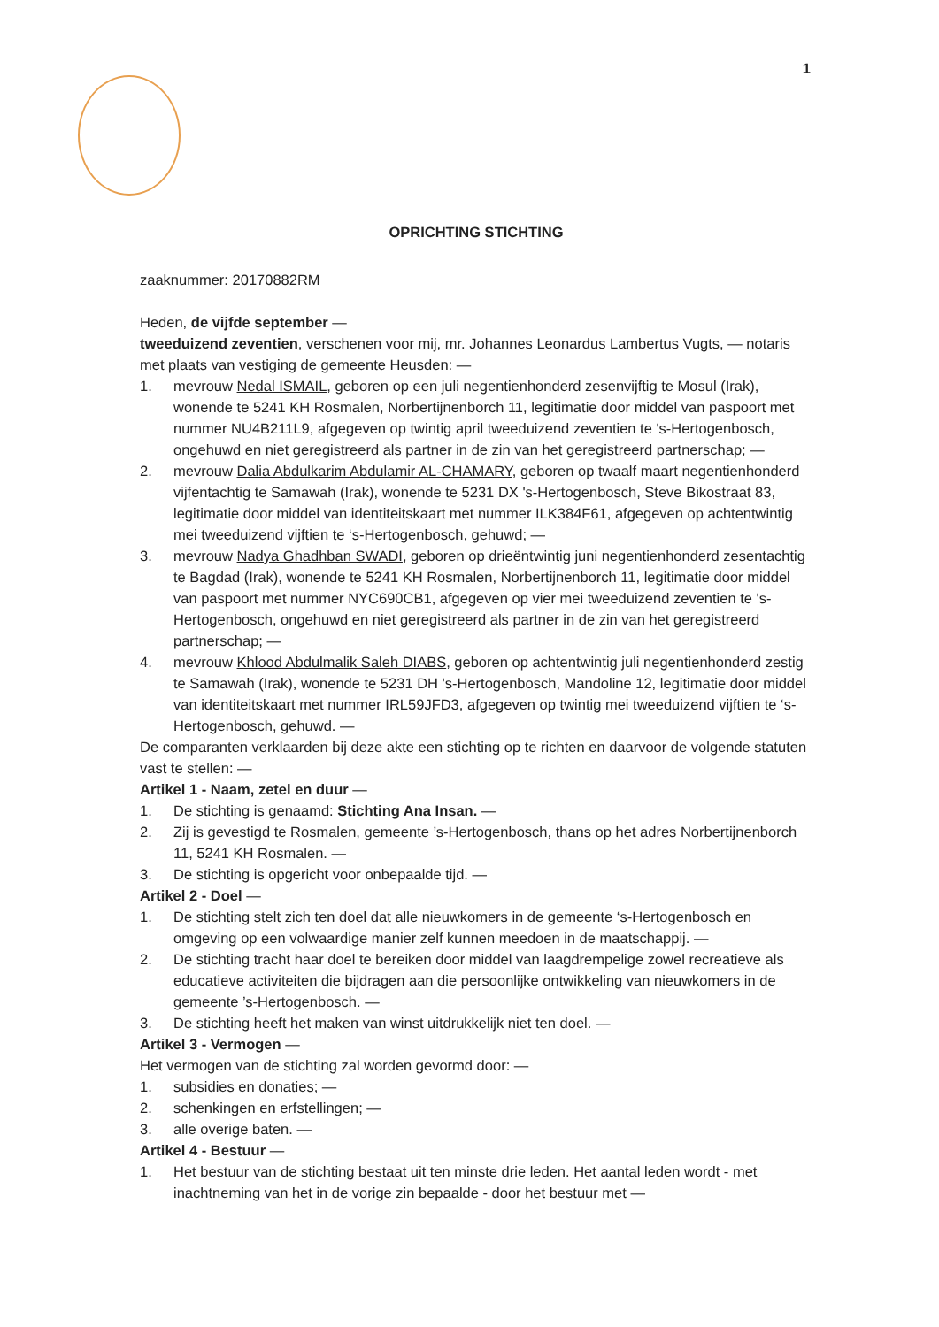1
OPRICHTING STICHTING
zaaknummer: 20170882RM
Heden, de vijfde september —
tweeduizend zeventien, verschenen voor mij, mr. Johannes Leonardus Lambertus Vugts, — notaris met plaats van vestiging de gemeente Heusden: —
1. mevrouw Nedal ISMAIL, geboren op een juli negentienhonderd zesenvijftig te Mosul (Irak), wonende te 5241 KH Rosmalen, Norbertijnenborch 11, legitimatie door middel van paspoort met nummer NU4B211L9, afgegeven op twintig april tweeduizend zeventien te 's-Hertogenbosch, ongehuwd en niet geregistreerd als partner in de zin van het geregistreerd partnerschap; —
2. mevrouw Dalia Abdulkarim Abdulamir AL-CHAMARY, geboren op twaalf maart negentienhonderd vijfentachtig te Samawah (Irak), wonende te 5231 DX 's-Hertogenbosch, Steve Bikostraat 83, legitimatie door middel van identiteitskaart met nummer ILK384F61, afgegeven op achtentwintig mei tweeduizend vijftien te ‘s-Hertogenbosch, gehuwd; —
3. mevrouw Nadya Ghadhban SWADI, geboren op drieëntwintig juni negentienhonderd zesentachtig te Bagdad (Irak), wonende te 5241 KH Rosmalen, Norbertijnenborch 11, legitimatie door middel van paspoort met nummer NYC690CB1, afgegeven op vier mei tweeduizend zeventien te 's-Hertogenbosch, ongehuwd en niet geregistreerd als partner in de zin van het geregistreerd partnerschap; —
4. mevrouw Khlood Abdulmalik Saleh DIABS, geboren op achtentwintig juli negentienhonderd zestig te Samawah (Irak), wonende te 5231 DH 's-Hertogenbosch, Mandoline 12, legitimatie door middel van identiteitskaart met nummer IRL59JFD3, afgegeven op twintig mei tweeduizend vijftien te ‘s-Hertogenbosch, gehuwd. —
De comparanten verklaarden bij deze akte een stichting op te richten en daarvoor de volgende statuten vast te stellen: —
Artikel 1 - Naam, zetel en duur —
1. De stichting is genaamd: Stichting Ana Insan. —
2. Zij is gevestigd te Rosmalen, gemeente ’s-Hertogenbosch, thans op het adres Norbertijnenborch 11, 5241 KH Rosmalen. —
3. De stichting is opgericht voor onbepaalde tijd. —
Artikel 2 - Doel —
1. De stichting stelt zich ten doel dat alle nieuwkomers in de gemeente ‘s-Hertogenbosch en omgeving op een volwaardige manier zelf kunnen meedoen in de maatschappij. —
2. De stichting tracht haar doel te bereiken door middel van laagdrempelige zowel recreatieve als educatieve activiteiten die bijdragen aan die persoonlijke ontwikkeling van nieuwkomers in de gemeente ’s-Hertogenbosch. —
3. De stichting heeft het maken van winst uitdrukkelijk niet ten doel. —
Artikel 3 - Vermogen —
Het vermogen van de stichting zal worden gevormd door: —
1. subsidies en donaties; —
2. schenkingen en erfstellingen; —
3. alle overige baten. —
Artikel 4 - Bestuur —
1. Het bestuur van de stichting bestaat uit ten minste drie leden. Het aantal leden wordt - met inachtneming van het in de vorige zin bepaalde - door het bestuur met —